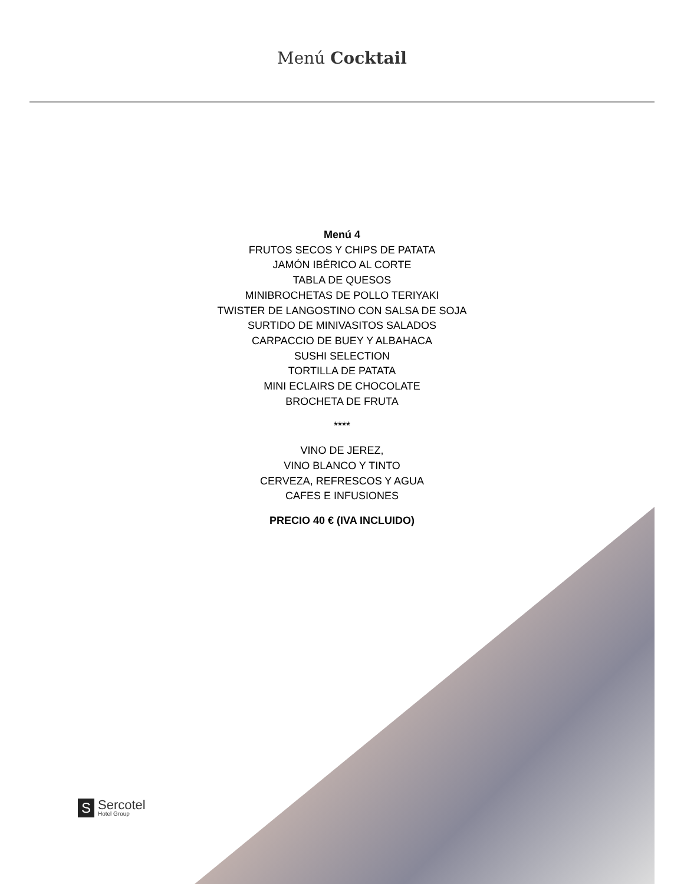Menú Cocktail
Menú 4
FRUTOS SECOS Y CHIPS DE PATATA
JAMÓN IBÉRICO AL CORTE
TABLA DE QUESOS
MINIBROCHETAS DE POLLO TERIYAKI
TWISTER DE LANGOSTINO CON SALSA DE SOJA
SURTIDO DE MINIVASITOS SALADOS
CARPACCIO DE BUEY Y ALBAHACA
SUSHI SELECTION
TORTILLA DE PATATA
MINI ECLAIRS DE CHOCOLATE
BROCHETA DE FRUTA
****
VINO DE JEREZ,
VINO BLANCO Y TINTO
CERVEZA, REFRESCOS Y AGUA
CAFES E INFUSIONES
PRECIO 40 € (IVA INCLUIDO)
S
Sercotel
Hotel Group